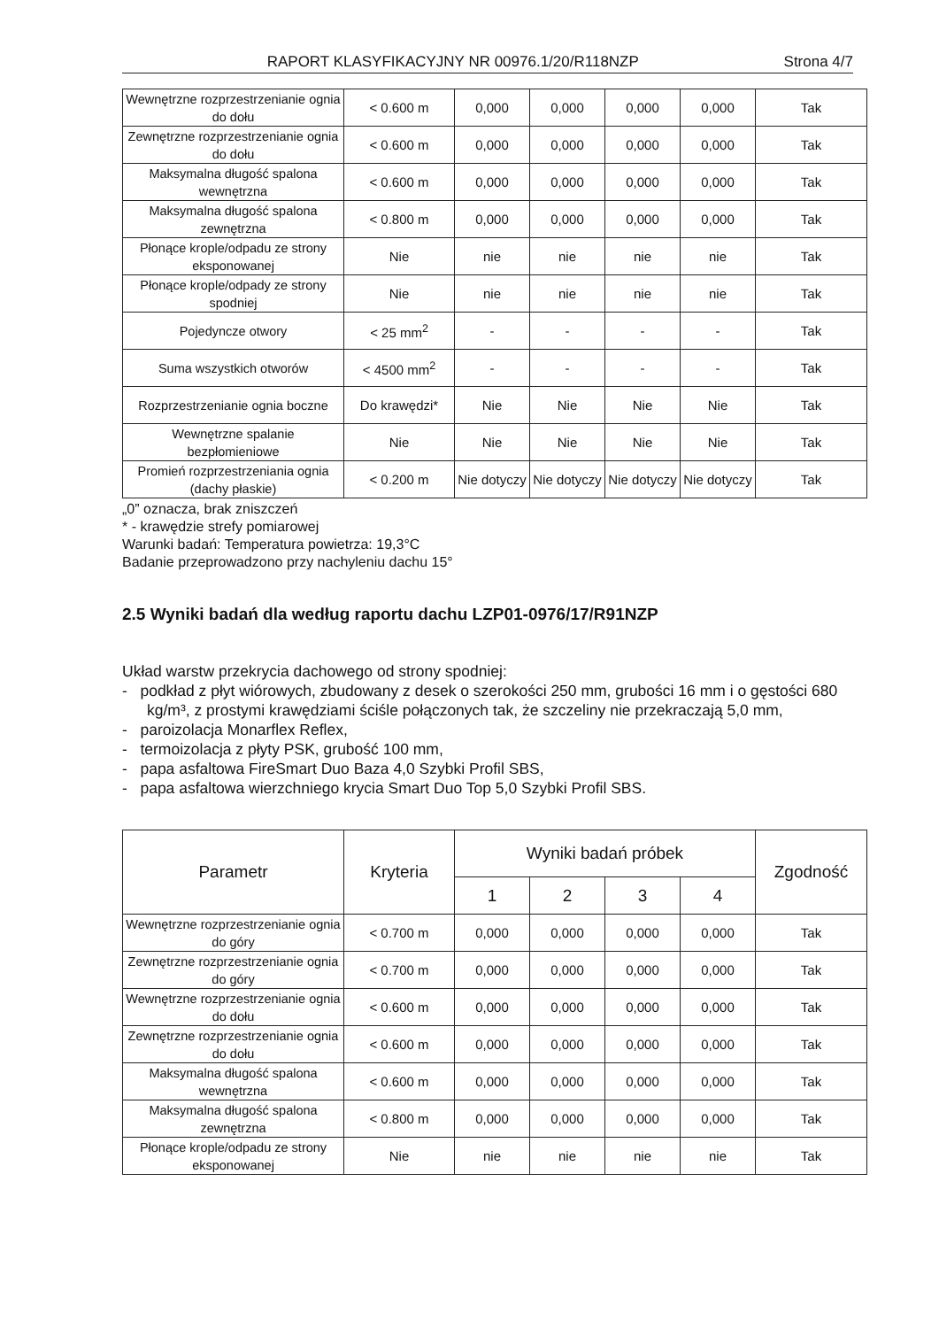RAPORT KLASYFIKACYJNY NR 00976.1/20/R118NZP Strona 4/7
| Wewnętrzne rozprzestrzenianie ognia do dołu | < 0.600 m | 0,000 | 0,000 | 0,000 | 0,000 | Tak |
| Zewnętrzne rozprzestrzenianie ognia do dołu | < 0.600 m | 0,000 | 0,000 | 0,000 | 0,000 | Tak |
| Maksymalna długość spalona wewnętrzna | < 0.600 m | 0,000 | 0,000 | 0,000 | 0,000 | Tak |
| Maksymalna długość spalona zewnętrzna | < 0.800 m | 0,000 | 0,000 | 0,000 | 0,000 | Tak |
| Płonące krople/odpadu ze strony eksponowanej | Nie | nie | nie | nie | nie | Tak |
| Płonące krople/odpady ze strony spodniej | Nie | nie | nie | nie | nie | Tak |
| Pojedyncze otwory | < 25 mm<sup>2</sup> | - | - | - | - | Tak |
| Suma wszystkich otworów | < 4500 mm<sup>2</sup> | - | - | - | - | Tak |
| Rozprzestrzenianie ognia boczne | Do krawędzi* | Nie | Nie | Nie | Nie | Tak |
| Wewnętrzne spalanie bezpłomieniowe | Nie | Nie | Nie | Nie | Nie | Tak |
| Promień rozprzestrzeniania ognia (dachy płaskie) | < 0.200 m | Nie dotyczy | Nie dotyczy | Nie dotyczy | Nie dotyczy | Tak |
„0” oznacza, brak zniszczeń
* - krawędzie strefy pomiarowej
Warunki badań: Temperatura powietrza: 19,3°C
Badanie przeprowadzono przy nachyleniu dachu 15°
2.5 Wyniki badań dla według raportu dachu LZP01-0976/17/R91NZP
Układ warstw przekrycia dachowego od strony spodniej:
- podkład z płyt wiórowych, zbudowany z desek o szerokości 250 mm, grubości 16 mm i o gęstości 680 kg/m³, z prostymi krawędziami ściśle połączonych tak, że szczeliny nie przekraczają 5,0 mm,
- paroizolacja Monarflex Reflex,
- termoizolacja z płyty PSK, grubość 100 mm,
- papa asfaltowa FireSmart Duo Baza 4,0 Szybki Profil SBS,
- papa asfaltowa wierzchniego krycia Smart Duo Top 5,0 Szybki Profil SBS.
| Parametr | Kryteria | Wyniki badań próbek | | | | Zgodność |
| --- | --- | --- | --- | --- | --- | --- |
| | | 1 | 2 | 3 | 4 | |
| Wewnętrzne rozprzestrzenianie ognia do góry | < 0.700 m | 0,000 | 0,000 | 0,000 | 0,000 | Tak |
| Zewnętrzne rozprzestrzenianie ognia do góry | < 0.700 m | 0,000 | 0,000 | 0,000 | 0,000 | Tak |
| Wewnętrzne rozprzestrzenianie ognia do dołu | < 0.600 m | 0,000 | 0,000 | 0,000 | 0,000 | Tak |
| Zewnętrzne rozprzestrzenianie ognia do dołu | < 0.600 m | 0,000 | 0,000 | 0,000 | 0,000 | Tak |
| Maksymalna długość spalona wewnętrzna | < 0.600 m | 0,000 | 0,000 | 0,000 | 0,000 | Tak |
| Maksymalna długość spalona zewnętrzna | < 0.800 m | 0,000 | 0,000 | 0,000 | 0,000 | Tak |
| Płonące krople/odpadu ze strony eksponowanej | Nie | nie | nie | nie | nie | Tak |